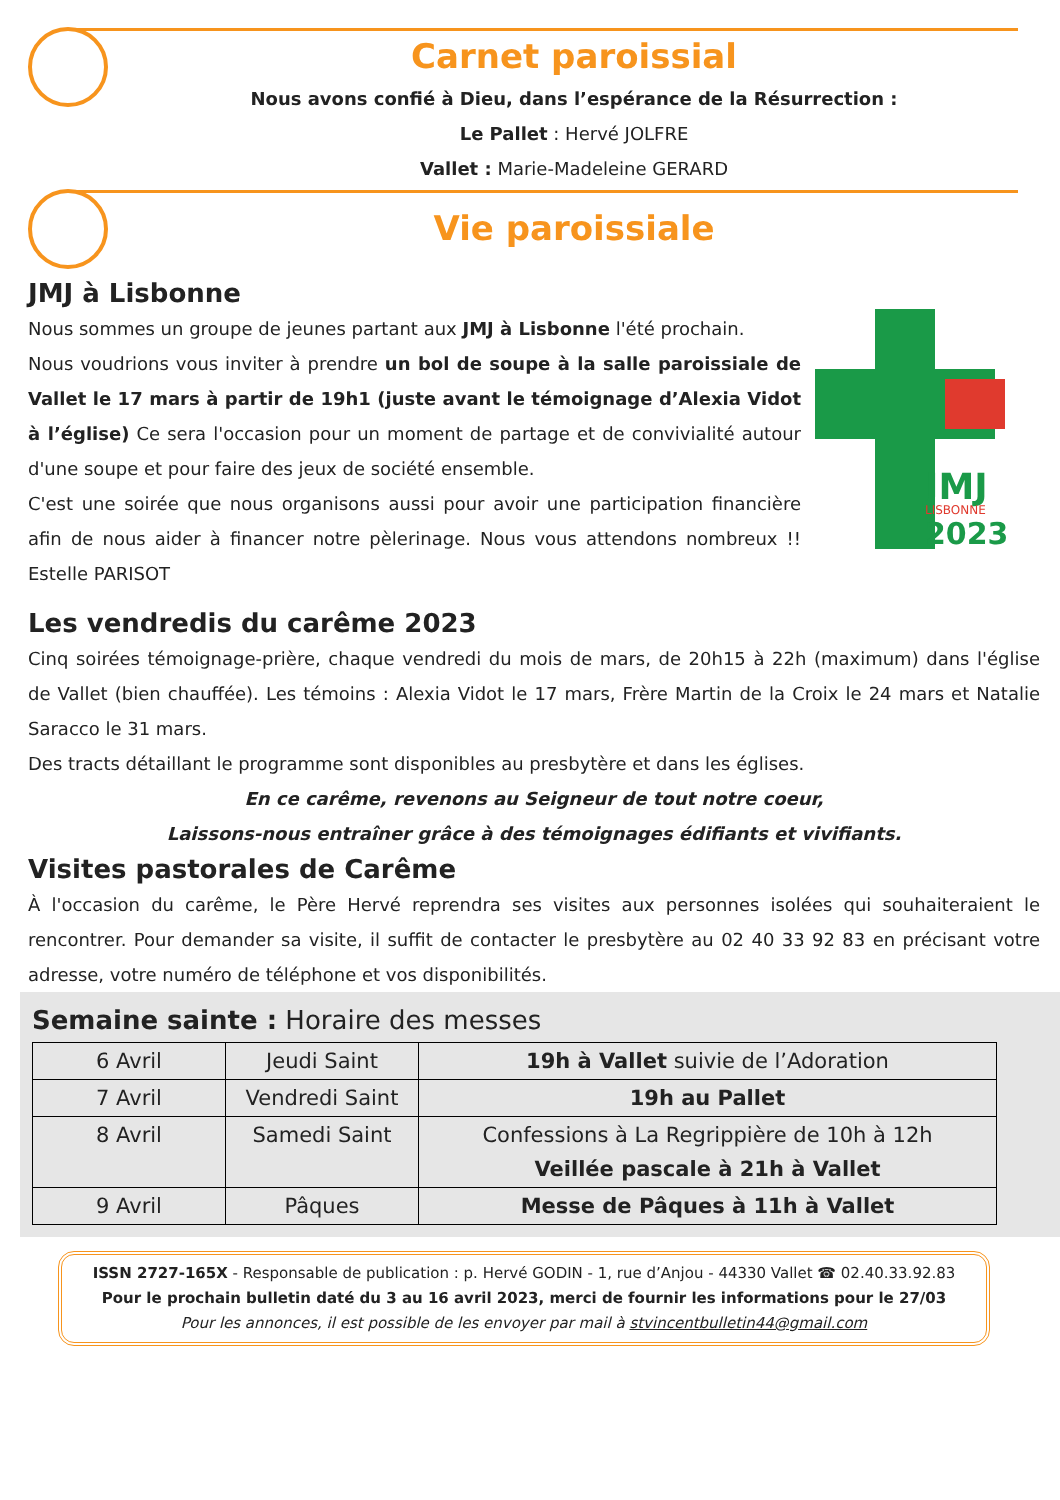Carnet paroissial
Nous avons confié à Dieu, dans l’espérance de la Résurrection :
Le Pallet : Hervé JOLFRE
Vallet : Marie-Madeleine GERARD
Vie paroissiale
JMJ à Lisbonne
Nous sommes un groupe de jeunes partant aux JMJ à Lisbonne l'été prochain.
Nous voudrions vous inviter à prendre un bol de soupe à la salle paroissiale de Vallet le 17 mars à partir de 19h1 (juste avant le témoignage d’Alexia Vidot à l’église) Ce sera l'occasion pour un moment de partage et de convivialité autour d'une soupe et pour faire des jeux de société ensemble.
C'est une soirée que nous organisons aussi pour avoir une participation financière afin de nous aider à financer notre pèlerinage. Nous vous attendons nombreux !! Estelle PARISOT
JMJ
LISBONNE
2023
Les vendredis du carême 2023
Cinq soirées témoignage-prière, chaque vendredi du mois de mars, de 20h15 à 22h (maximum) dans l'église de Vallet (bien chauffée). Les témoins : Alexia Vidot le 17 mars, Frère Martin de la Croix le 24 mars et Natalie Saracco le 31 mars.
Des tracts détaillant le programme sont disponibles au presbytère et dans les églises.
En ce carême, revenons au Seigneur de tout notre coeur,
Laissons-nous entraîner grâce à des témoignages édifiants et vivifiants.
Visites pastorales de Carême
À l'occasion du carême, le Père Hervé reprendra ses visites aux personnes isolées qui souhaiteraient le rencontrer. Pour demander sa visite, il suffit de contacter le presbytère au 02 40 33 92 83 en précisant votre adresse, votre numéro de téléphone et vos disponibilités.
Semaine sainte : Horaire des messes
| 6 Avril | Jeudi Saint | 19h à Vallet suivie de l’Adoration |
| 7 Avril | Vendredi Saint | 19h au Pallet |
| 8 Avril | Samedi Saint | Confessions à La Regrippière de 10h à 12h Veillée pascale à 21h à Vallet |
| 9 Avril | Pâques | Messe de Pâques à 11h à Vallet |
ISSN 2727-165X - Responsable de publication : p. Hervé GODIN - 1, rue d’Anjou - 44330 Vallet ☎ 02.40.33.92.83
Pour le prochain bulletin daté du 3 au 16 avril 2023, merci de fournir les informations pour le 27/03
Pour les annonces, il est possible de les envoyer par mail à stvincentbulletin44@gmail.com